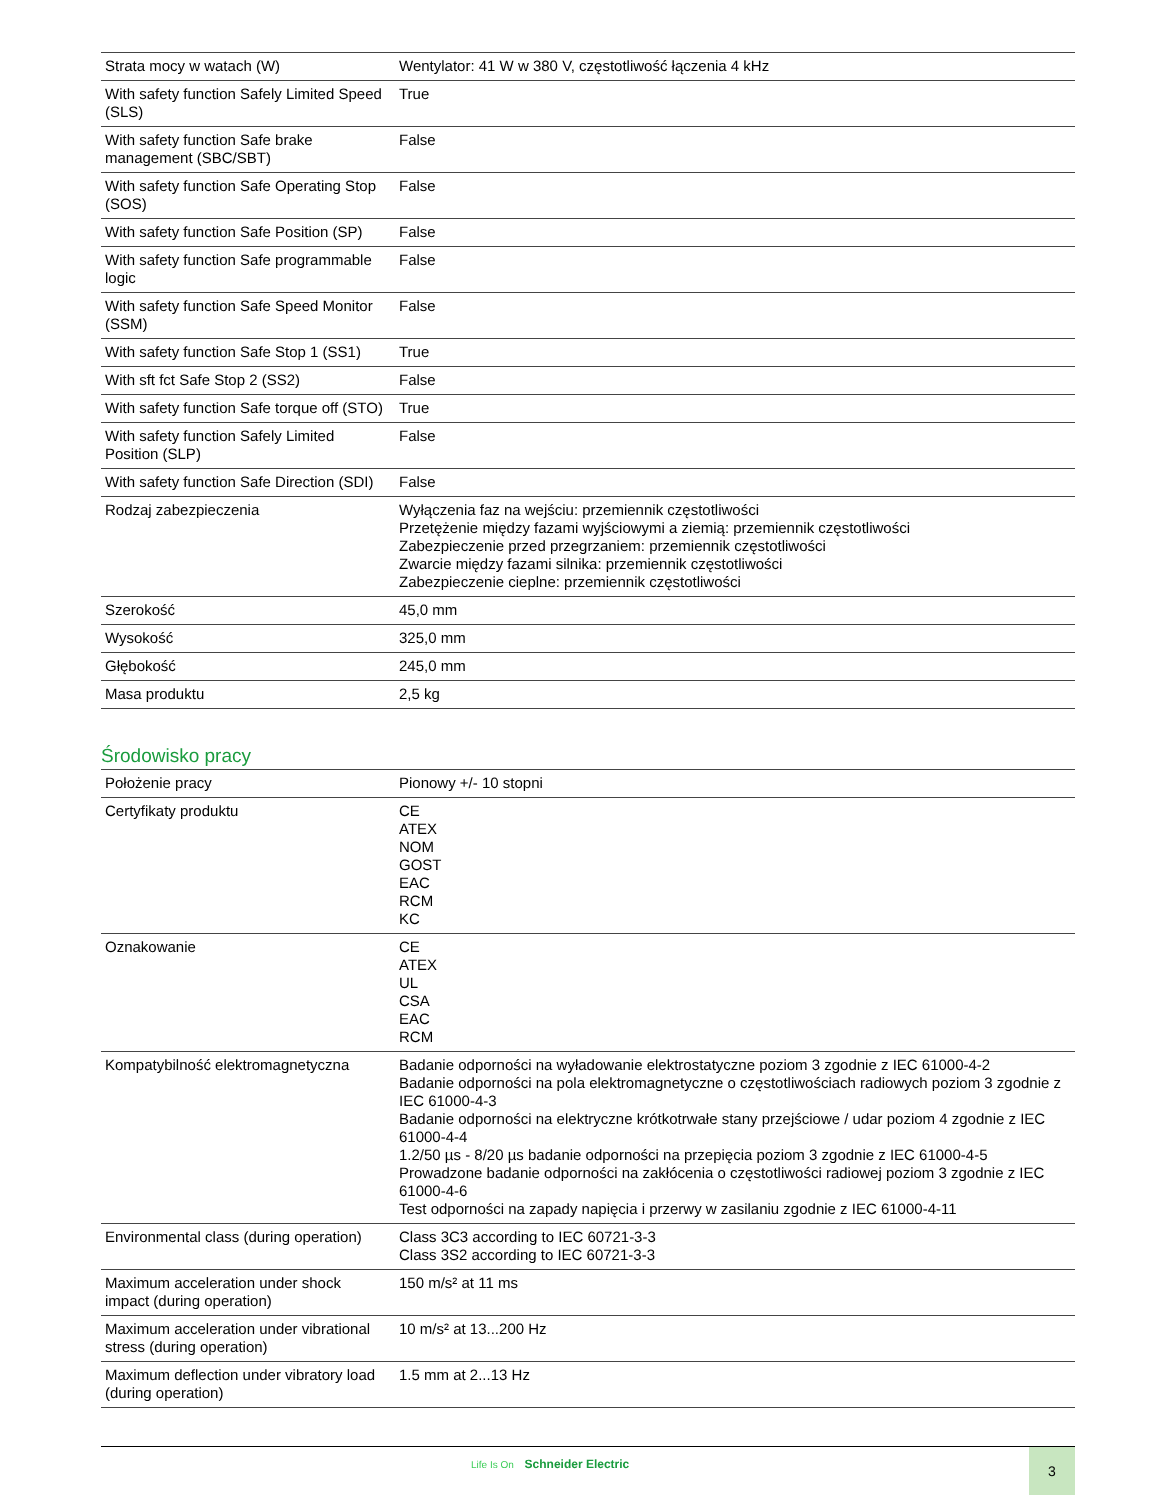| Strata mocy w watach (W) | Wentylator: 41 W w 380 V, częstotliwość łączenia 4 kHz |
| With safety function Safely Limited Speed (SLS) | True |
| With safety function Safe brake management (SBC/SBT) | False |
| With safety function Safe Operating Stop (SOS) | False |
| With safety function Safe Position (SP) | False |
| With safety function Safe programmable logic | False |
| With safety function Safe Speed Monitor (SSM) | False |
| With safety function Safe Stop 1 (SS1) | True |
| With sft fct Safe Stop 2 (SS2) | False |
| With safety function Safe torque off (STO) | True |
| With safety function Safely Limited Position (SLP) | False |
| With safety function Safe Direction (SDI) | False |
| Rodzaj zabezpieczenia | Wyłączenia faz na wejściu: przemiennik częstotliwości Przetężenie między fazami wyjściowymi a ziemią: przemiennik częstotliwości Zabezpieczenie przed przegrzaniem: przemiennik częstotliwości Zwarcie między fazami silnika: przemiennik częstotliwości Zabezpieczenie cieplne: przemiennik częstotliwości |
| Szerokość | 45,0 mm |
| Wysokość | 325,0 mm |
| Głębokość | 245,0 mm |
| Masa produktu | 2,5 kg |
Środowisko pracy
| Położenie pracy | Pionowy +/- 10 stopni |
| Certyfikaty produktu | CE ATEX NOM GOST EAC RCM KC |
| Oznakowanie | CE ATEX UL CSA EAC RCM |
| Kompatybilność elektromagnetyczna | Badanie odporności na wyładowanie elektrostatyczne poziom 3 zgodnie z IEC 61000-4-2 Badanie odporności na pola elektromagnetyczne o częstotliwościach radiowych poziom 3 zgodnie z IEC 61000-4-3 Badanie odporności na elektryczne krótkotrwałe stany przejściowe / udar poziom 4 zgodnie z IEC 61000-4-4 1.2/50 µs - 8/20 µs badanie odporności na przepięcia poziom 3 zgodnie z IEC 61000-4-5 Prowadzone badanie odporności na zakłócenia o częstotliwości radiowej poziom 3 zgodnie z IEC 61000-4-6 Test odporności na zapady napięcia i przerwy w zasilaniu zgodnie z IEC 61000-4-11 |
| Environmental class (during operation) | Class 3C3 according to IEC 60721-3-3 Class 3S2 according to IEC 60721-3-3 |
| Maximum acceleration under shock impact (during operation) | 150 m/s² at 11 ms |
| Maximum acceleration under vibrational stress (during operation) | 10 m/s² at 13...200 Hz |
| Maximum deflection under vibratory load (during operation) | 1.5 mm at 2...13 Hz |
Life Is On Schneider Electric 3